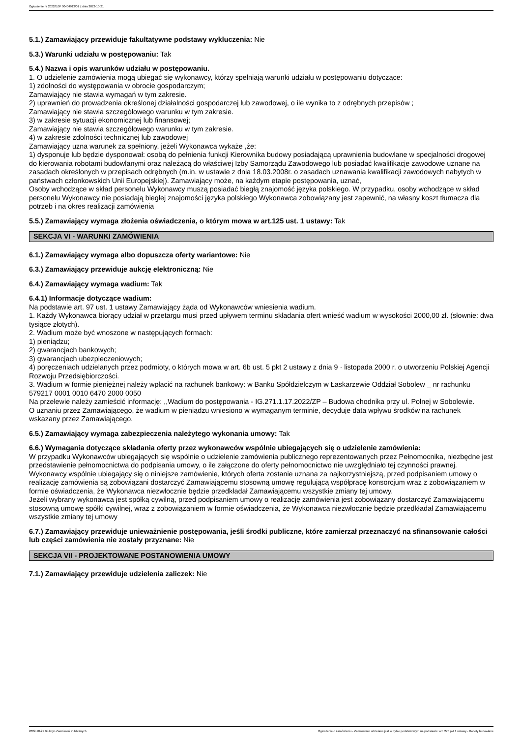Ogłoszenie nr 2022/BZP 00404913/01 z dnia 2022-10-21
5.1.) Zamawiający przewiduje fakultatywne podstawy wykluczenia: Nie
5.3.) Warunki udziału w postępowaniu: Tak
5.4.) Nazwa i opis warunków udziału w postępowaniu.
1. O udzielenie zamówienia mogą ubiegać się wykonawcy, którzy spełniają warunki udziału w postępowaniu dotyczące:
1) zdolności do występowania w obrocie gospodarczym;
Zamawiający nie stawia wymagań w tym zakresie.
2) uprawnień do prowadzenia określonej działalności gospodarczej lub zawodowej, o ile wynika to z odrębnych przepisów ;
Zamawiający nie stawia szczegółowego warunku w tym zakresie.
3) w zakresie sytuacji ekonomicznej lub finansowej;
Zamawiający nie stawia szczegółowego warunku w tym zakresie.
4) w zakresie zdolności technicznej lub zawodowej
Zamawiający uzna warunek za spełniony, jeżeli Wykonawca wykaże ,że:
1) dysponuje lub będzie dysponował: osobą do pełnienia funkcji Kierownika budowy posiadającą uprawnienia budowlane w specjalności drogowej do kierowania robotami budowlanymi oraz należącą do właściwej Izby Samorządu Zawodowego lub posiadać kwalifikacje zawodowe uznane na zasadach określonych w przepisach odrębnych (m.in. w ustawie z dnia 18.03.2008r. o zasadach uznawania kwalifikacji zawodowych nabytych w państwach członkowskich Unii Europejskiej). Zamawiający może, na każdym etapie postępowania, uznać,
Osoby wchodzące w skład personelu Wykonawcy muszą posiadać biegłą znajomość języka polskiego. W przypadku, osoby wchodzące w skład personelu Wykonawcy nie posiadają biegłej znajomości języka polskiego Wykonawca zobowiązany jest zapewnić, na własny koszt tłumacza dla potrzeb i na okres realizacji zamówienia
5.5.) Zamawiający wymaga złożenia oświadczenia, o którym mowa w art.125 ust. 1 ustawy: Tak
SEKCJA VI - WARUNKI ZAMÓWIENIA
6.1.) Zamawiający wymaga albo dopuszcza oferty wariantowe: Nie
6.3.) Zamawiający przewiduje aukcję elektroniczną: Nie
6.4.) Zamawiający wymaga wadium: Tak
6.4.1) Informacje dotyczące wadium:
Na podstawie art. 97 ust. 1 ustawy Zamawiający żąda od Wykonawców wniesienia wadium.
1. Każdy Wykonawca biorący udział w przetargu musi przed upływem terminu składania ofert wnieść wadium w wysokości 2000,00 zł. (słownie: dwa tysiące złotych).
2. Wadium może być wnoszone w następujących formach:
1) pieniądzu;
2) gwarancjach bankowych;
3) gwarancjach ubezpieczeniowych;
4) poręczeniach udzielanych przez podmioty, o których mowa w art. 6b ust. 5 pkt 2 ustawy z dnia 9 · listopada 2000 r. o utworzeniu Polskiej Agencji Rozwoju Przedsiębiorczości.
3. Wadium w formie pieniężnej należy wpłacić na rachunek bankowy: w Banku Spółdzielczym w Łaskarzewie Oddział Sobolew _ nr rachunku 579217 0001 0010 6470 2000 0050
Na przelewie należy zamieścić informację: ,,Wadium do postępowania - IG.271.1.17.2022/ZP – Budowa chodnika przy ul. Polnej w Sobolewie.
O uznaniu przez Zamawiającego, że wadium w pieniądzu wniesiono w wymaganym terminie, decyduje data wpływu środków na rachunek wskazany przez Zamawiającego.
6.5.) Zamawiający wymaga zabezpieczenia należytego wykonania umowy: Tak
6.6.) Wymagania dotyczące składania oferty przez wykonawców wspólnie ubiegających się o udzielenie zamówienia:
W przypadku Wykonawców ubiegających się wspólnie o udzielenie zamówienia publicznego reprezentowanych przez Pełnomocnika, niezbędne jest przedstawienie pełnomocnictwa do podpisania umowy, o ile załączone do oferty pełnomocnictwo nie uwzględniało tej czynności prawnej.
Wykonawcy wspólnie ubiegający się o niniejsze zamówienie, których oferta zostanie uznana za najkorzystniejszą, przed podpisaniem umowy o realizację zamówienia są zobowiązani dostarczyć Zamawiającemu stosowną umowę regulującą współpracę konsorcjum wraz z zobowiązaniem w formie oświadczenia, że Wykonawca niezwłocznie będzie przedkładał Zamawiającemu wszystkie zmiany tej umowy.
Jeżeli wybrany wykonawca jest spółką cywilną, przed podpisaniem umowy o realizację zamówienia jest zobowiązany dostarczyć Zamawiającemu stosowną umowę spółki cywilnej, wraz z zobowiązaniem w formie oświadczenia, że Wykonawca niezwłocznie będzie przedkładał Zamawiającemu wszystkie zmiany tej umowy
6.7.) Zamawiający przewiduje unieważnienie postępowania, jeśli środki publiczne, które zamierzał przeznaczyć na sfinansowanie całości lub części zamówienia nie zostały przyznane: Nie
SEKCJA VII - PROJEKTOWANE POSTANOWIENIA UMOWY
7.1.) Zamawiający przewiduje udzielenia zaliczek: Nie
2022-10-21 Biuletyn Zamówień Publicznych Ogłoszenie o zamówieniu - Zamówienie udzielane jest w trybie podstawowym na podstawie: art. 275 pkt 1 ustawy - Roboty budowlane